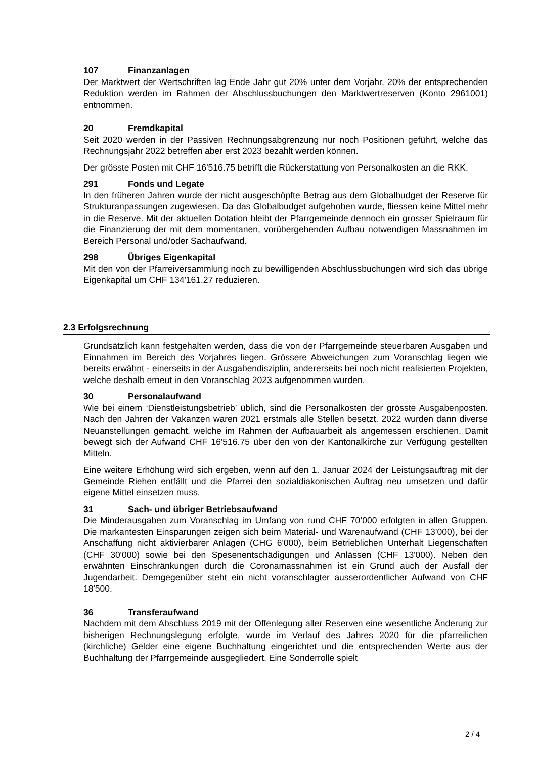107 Finanzanlagen
Der Marktwert der Wertschriften lag Ende Jahr gut 20% unter dem Vorjahr. 20% der entsprechenden Reduktion werden im Rahmen der Abschlussbuchungen den Marktwertreserven (Konto 2961001) entnommen.
20 Fremdkapital
Seit 2020 werden in der Passiven Rechnungsabgrenzung nur noch Positionen geführt, welche das Rechnungsjahr 2022 betreffen aber erst 2023 bezahlt werden können.
Der grösste Posten mit CHF 16'516.75 betrifft die Rückerstattung von Personalkosten an die RKK.
291 Fonds und Legate
In den früheren Jahren wurde der nicht ausgeschöpfte Betrag aus dem Globalbudget der Reserve für Strukturanpassungen zugewiesen. Da das Globalbudget aufgehoben wurde, fliessen keine Mittel mehr in die Reserve. Mit der aktuellen Dotation bleibt der Pfarrgemeinde dennoch ein grosser Spielraum für die Finanzierung der mit dem momentanen, vorübergehenden Aufbau notwendigen Massnahmen im Bereich Personal und/oder Sachaufwand.
298 Übriges Eigenkapital
Mit den von der Pfarreiversammlung noch zu bewilligenden Abschlussbuchungen wird sich das übrige Eigenkapital um CHF 134'161.27 reduzieren.
2.3 Erfolgsrechnung
Grundsätzlich kann festgehalten werden, dass die von der Pfarrgemeinde steuerbaren Ausgaben und Einnahmen im Bereich des Vorjahres liegen. Grössere Abweichungen zum Voranschlag liegen wie bereits erwähnt - einerseits in der Ausgabendisziplin, andererseits bei noch nicht realisierten Projekten, welche deshalb erneut in den Voranschlag 2023 aufgenommen wurden.
30 Personalaufwand
Wie bei einem ‘Dienstleistungsbetrieb’ üblich, sind die Personalkosten der grösste Ausgabenposten. Nach den Jahren der Vakanzen waren 2021 erstmals alle Stellen besetzt. 2022 wurden dann diverse Neuanstellungen gemacht, welche im Rahmen der Aufbauarbeit als angemessen erschienen. Damit bewegt sich der Aufwand CHF 16'516.75 über den von der Kantonalkirche zur Verfügung gestellten Mitteln.
Eine weitere Erhöhung wird sich ergeben, wenn auf den 1. Januar 2024 der Leistungsauftrag mit der Gemeinde Riehen entfällt und die Pfarrei den sozialdiakonischen Auftrag neu umsetzen und dafür eigene Mittel einsetzen muss.
31 Sach- und übriger Betriebsaufwand
Die Minderausgaben zum Voranschlag im Umfang von rund CHF 70’000 erfolgten in allen Gruppen. Die markantesten Einsparungen zeigen sich beim Material- und Warenaufwand (CHF 13’000), bei der Anschaffung nicht aktivierbarer Anlagen (CHG 6'000), beim Betrieblichen Unterhalt Liegenschaften (CHF 30'000) sowie bei den Spesenentschädigungen und Anlässen (CHF 13'000). Neben den erwähnten Einschränkungen durch die Coronamassnahmen ist ein Grund auch der Ausfall der Jugendarbeit. Demgegenüber steht ein nicht voranschlagter ausserordentlicher Aufwand von CHF 18'500.
36 Transferaufwand
Nachdem mit dem Abschluss 2019 mit der Offenlegung aller Reserven eine wesentliche Änderung zur bisherigen Rechnungslegung erfolgte, wurde im Verlauf des Jahres 2020 für die pfarreilichen (kirchliche) Gelder eine eigene Buchhaltung eingerichtet und die entsprechenden Werte aus der Buchhaltung der Pfarrgemeinde ausgegliedert. Eine Sonderrolle spielt
2 / 4